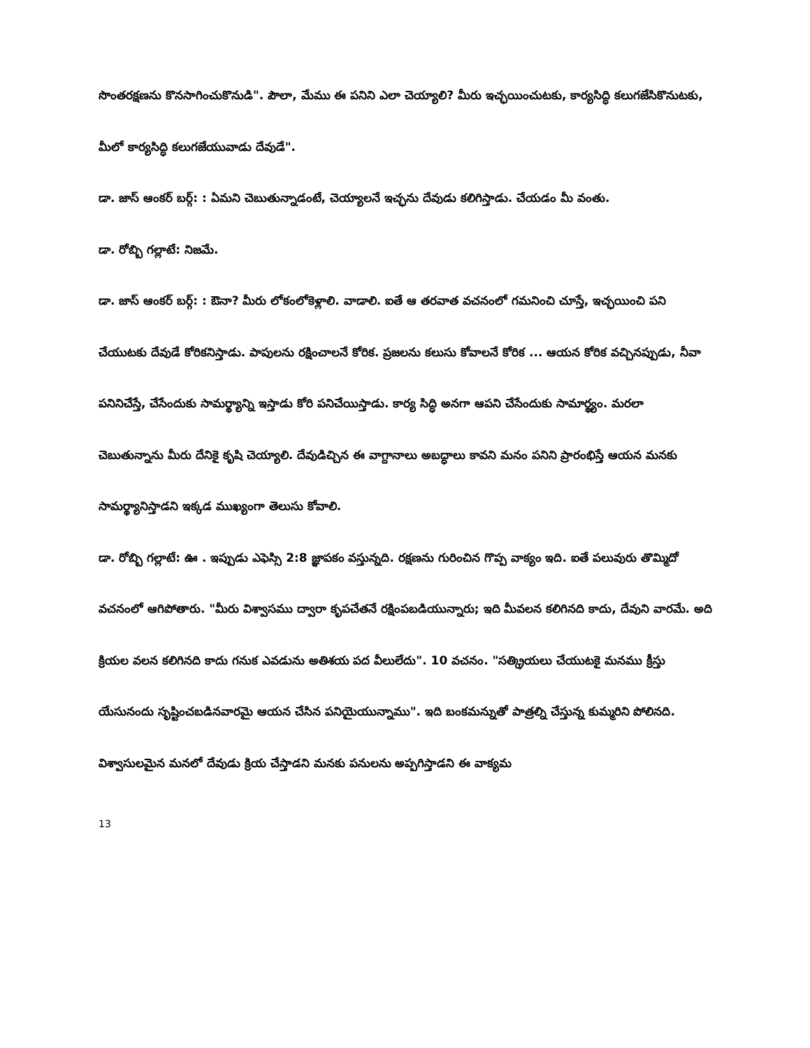సొంతరక్షణను కొనసాగించుకొనుడి". పౌలా, మేము ఈ పనిని ఎలా చెయ్యాలి? మీరు ఇచ్ఛయించుటకు, కార్యసిద్ధి కలుగజేసికొనుటకు, మీలో కార్యసిద్ధి కలుగజేయువాడు దేవుడే".
డా. జాస్ ఆంకర్ బర్గ్: : ఏమని చెబుతున్నాడంటే, చెయ్యాలనే ఇచ్ఛను దేవుడు కలిగిస్తాడు. చేయడం మీ వంతు.
డా. రోబ్బి గల్లాటే: నిజమే.
డా. జాస్ ఆంకర్ బర్గ్: : ఔనా? మీరు లోకంలోకెళ్లాలి. వాడాలి. ఐతే ఆ తరవాత వచనంలో గమనించి చూస్తే, ఇచ్ఛయించి పని చేయుటకు దేవుడే కోరికనిస్తాడు. పాపులను రక్షించాలనే కోరిక. ప్రజలను కలుసు కోవాలనే కోరిక ... ఆయన కోరిక వచ్చినప్పుడు, నీవా పనినిచేస్తే, చేసేందుకు సామర్థ్యాన్ని ఇస్తాడు కోరి పనిచేయిస్తాడు. కార్య సిద్ధి అనగా ఆపని చేసేందుకు సామార్థ్యం. మరలా చెబుతున్నాను మీరు దేనికై కృషి చెయ్యాలి. దేవుడిచ్చిన ఈ వాగ్దానాలు అబద్ధాలు కావని మనం పనిని ప్రారంభిస్తే ఆయన మనకు సామర్థ్యానిస్తాడని ఇక్కడ ముఖ్యంగా తెలుసు కోవాలి.
డా. రోబ్బి గల్లాటే: ఊ . ఇప్పుడు ఎఫెస్సి 2:8 జ్ఞాపకం వస్తున్నది. రక్షణను గురించిన గొప్ప వాక్యం ఇది. ఐతే పలువురు తొమ్మిదో వచనంలో ఆగిపోతారు. "మీరు విశ్వాసము ద్వారా కృపచేతనే రక్షింపబడియున్నారు; ఇది మీవలన కలిగినది కాదు, దేవుని వారమే. అది క్రియల వలన కలిగినది కాదు గనుక ఎవడును అతిశయ పద వీలులేదు". 10 వచనం. "సత్క్రియలు చేయుటకై మనము క్రీస్తు యేసునందు సృష్టించబడినవారమై ఆయన చేసిన పనియైయున్నాము". ఇది బంకమన్నుతో పాత్రల్ని చేస్తున్న కుమ్మరిని పోలినది. విశ్వాసులమైన మనలో దేవుడు క్రియ చేస్తాడని మనకు పనులను అప్పగిస్తాడని ఈ వాక్యమ
13